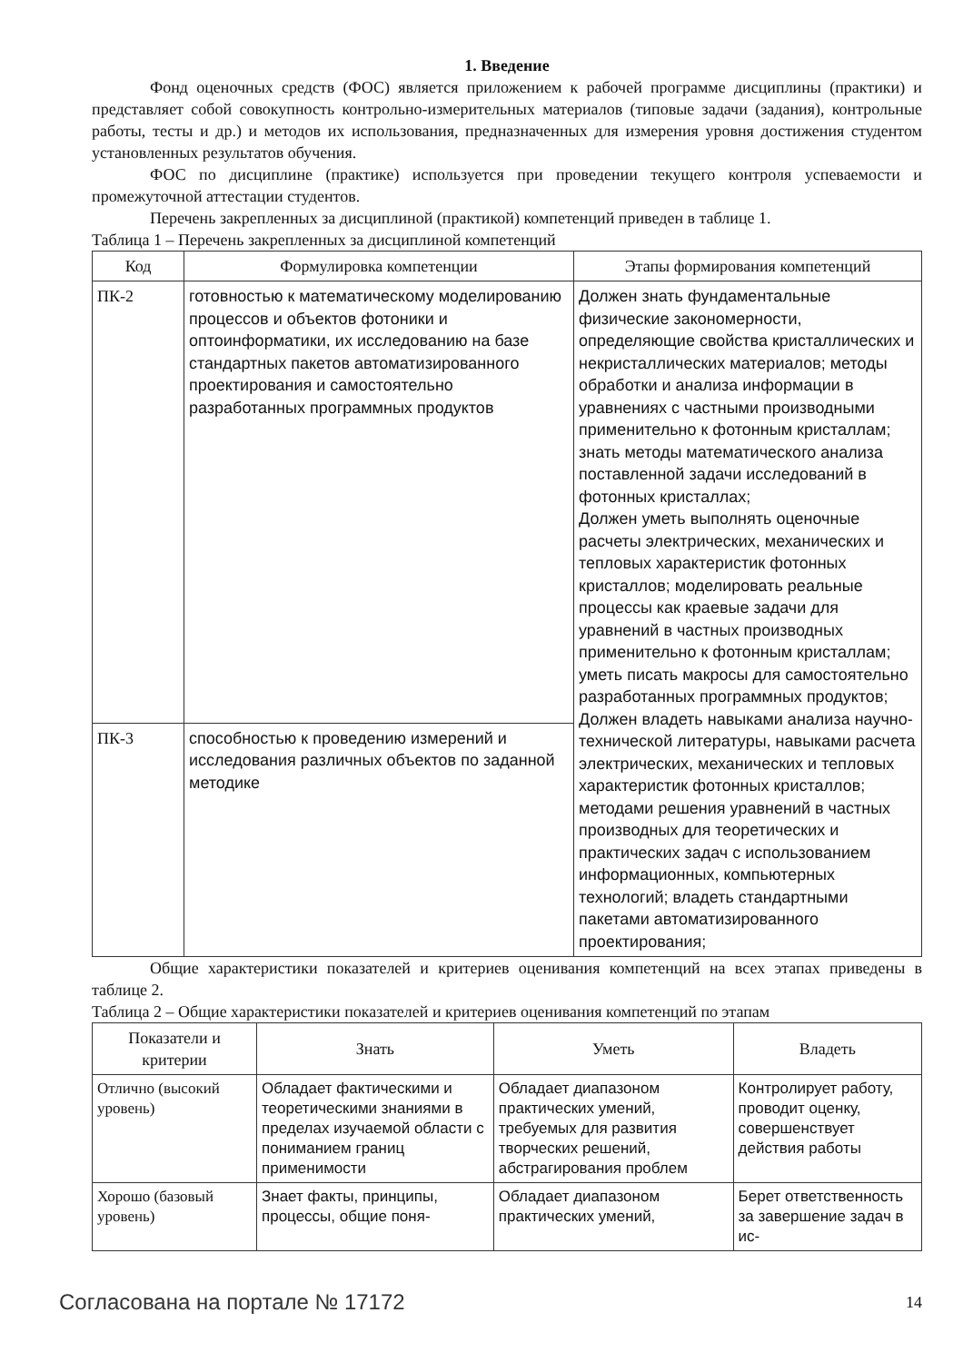1. Введение
Фонд оценочных средств (ФОС) является приложением к рабочей программе дисциплины (практики) и представляет собой совокупность контрольно-измерительных материалов (типовые задачи (задания), контрольные работы, тесты и др.) и методов их использования, предназначенных для измерения уровня достижения студентом установленных результатов обучения.
ФОС по дисциплине (практике) используется при проведении текущего контроля успеваемости и промежуточной аттестации студентов.
Перечень закрепленных за дисциплиной (практикой) компетенций приведен в таблице 1.
Таблица 1 – Перечень закрепленных за дисциплиной компетенций
| Код | Формулировка компетенции | Этапы формирования компетенций |
| --- | --- | --- |
| ПК-2 | готовностью к математическому моделированию процессов и объектов фотоники и оптоинформатики, их исследованию на базе стандартных пакетов автоматизированного проектирования и самостоятельно разработанных программных продуктов | Должен знать фундаментальные физические закономерности, определяющие свойства кристаллических и некристаллических материалов; методы обработки и анализа информации в уравнениях с частными производными применительно к фотонным кристаллам; знать методы математического анализа поставленной задачи исследований в фотонных кристаллах; Должен уметь выполнять оценочные расчеты электрических, механических и тепловых характеристик фотонных кристаллов; моделировать реальные процессы как краевые задачи для уравнений в частных производных применительно к фотонным кристаллам; уметь писать макросы для самостоятельно разработанных программных продуктов; Должен владеть навыками анализа научно-технической литературы, навыками расчета электрических, механических и тепловых характеристик фотонных кристаллов; методами решения уравнений в частных производных для теоретических и практических задач с использованием информационных, компьютерных технологий; владеть стандартными пакетами автоматизированного проектирования; |
| ПК-3 | способностью к проведению измерений и исследования различных объектов по заданной методике | |
Общие характеристики показателей и критериев оценивания компетенций на всех этапах приведены в таблице 2.
Таблица 2 – Общие характеристики показателей и критериев оценивания компетенций по этапам
| Показатели и критерии | Знать | Уметь | Владеть |
| --- | --- | --- | --- |
| Отлично (высокий уровень) | Обладает фактическими и теоретическими знаниями в пределах изучаемой области с пониманием границ применимости | Обладает диапазоном практических умений, требуемых для развития творческих решений, абстрагирования проблем | Контролирует работу, проводит оценку, совершенствует действия работы |
| Хорошо (базовый уровень) | Знает факты, принципы, процессы, общие поня- | Обладает диапазоном практических умений, | Берет ответственность за завершение задач в ис- |
Согласована на портале № 17172 14